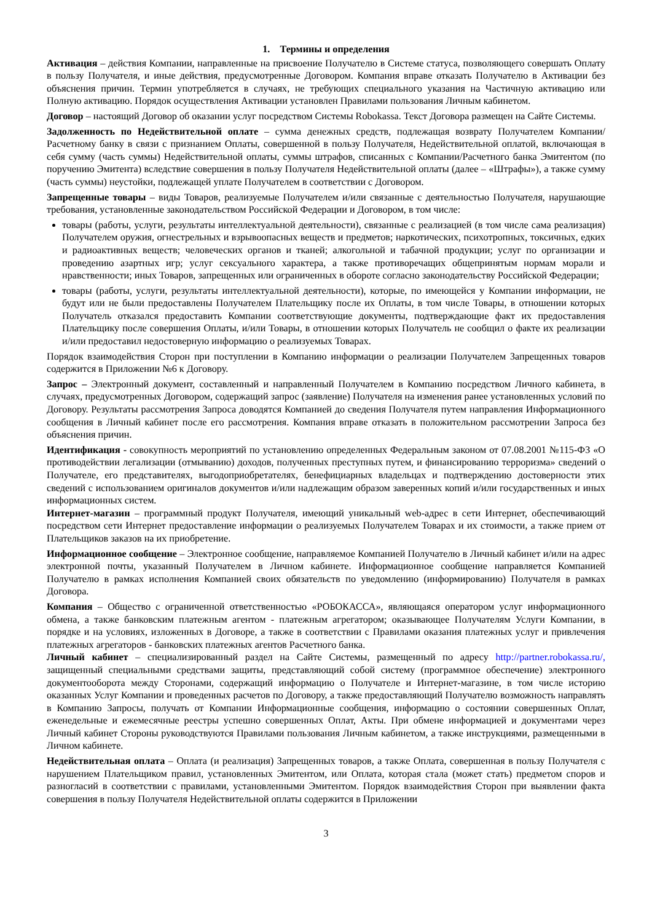1. Термины и определения
Активация – действия Компании, направленные на присвоение Получателю в Системе статуса, позволяющего совершать Оплату в пользу Получателя, и иные действия, предусмотренные Договором. Компания вправе отказать Получателю в Активации без объяснения причин. Термин употребляется в случаях, не требующих специального указания на Частичную активацию или Полную активацию. Порядок осуществления Активации установлен Правилами пользования Личным кабинетом.
Договор – настоящий Договор об оказании услуг посредством Системы Robokassa. Текст Договора размещен на Сайте Системы.
Задолженность по Недействительной оплате – сумма денежных средств, подлежащая возврату Получателем Компании/Расчетному банку в связи с признанием Оплаты, совершенной в пользу Получателя, Недействительной оплатой, включающая в себя сумму (часть суммы) Недействительной оплаты, суммы штрафов, списанных с Компании/Расчетного банка Эмитентом (по поручению Эмитента) вследствие совершения в пользу Получателя Недействительной оплаты (далее – «Штрафы»), а также сумму (часть суммы) неустойки, подлежащей уплате Получателем в соответствии с Договором.
Запрещенные товары – виды Товаров, реализуемые Получателем и/или связанные с деятельностью Получателя, нарушающие требования, установленные законодательством Российской Федерации и Договором, в том числе:
товары (работы, услуги, результаты интеллектуальной деятельности), связанные с реализацией (в том числе сама реализация) Получателем оружия, огнестрельных и взрывоопасных веществ и предметов; наркотических, психотропных, токсичных, едких и радиоактивных веществ; человеческих органов и тканей; алкогольной и табачной продукции; услуг по организации и проведению азартных игр; услуг сексуального характера, а также противоречащих общепринятым нормам морали и нравственности; иных Товаров, запрещенных или ограниченных в обороте согласно законодательству Российской Федерации;
товары (работы, услуги, результаты интеллектуальной деятельности), которые, по имеющейся у Компании информации, не будут или не были предоставлены Получателем Плательщику после их Оплаты, в том числе Товары, в отношении которых Получатель отказался предоставить Компании соответствующие документы, подтверждающие факт их предоставления Плательщику после совершения Оплаты, и/или Товары, в отношении которых Получатель не сообщил о факте их реализации и/или предоставил недостоверную информацию о реализуемых Товарах.
Порядок взаимодействия Сторон при поступлении в Компанию информации о реализации Получателем Запрещенных товаров содержится в Приложении №6 к Договору.
Запрос – Электронный документ, составленный и направленный Получателем в Компанию посредством Личного кабинета, в случаях, предусмотренных Договором, содержащий запрос (заявление) Получателя на изменения ранее установленных условий по Договору. Результаты рассмотрения Запроса доводятся Компанией до сведения Получателя путем направления Информационного сообщения в Личный кабинет после его рассмотрения. Компания вправе отказать в положительном рассмотрении Запроса без объяснения причин.
Идентификация - совокупность мероприятий по установлению определенных Федеральным законом от 07.08.2001 №115-ФЗ «О противодействии легализации (отмыванию) доходов, полученных преступных путем, и финансированию терроризма» сведений о Получателе, его представителях, выгодоприобретателях, бенефициарных владельцах и подтверждению достоверности этих сведений с использованием оригиналов документов и/или надлежащим образом заверенных копий и/или государственных и иных информационных систем.
Интернет-магазин – программный продукт Получателя, имеющий уникальный web-адрес в сети Интернет, обеспечивающий посредством сети Интернет предоставление информации о реализуемых Получателем Товарах и их стоимости, а также прием от Плательщиков заказов на их приобретение.
Информационное сообщение – Электронное сообщение, направляемое Компанией Получателю в Личный кабинет и/или на адрес электронной почты, указанный Получателем в Личном кабинете. Информационное сообщение направляется Компанией Получателю в рамках исполнения Компанией своих обязательств по уведомлению (информированию) Получателя в рамках Договора.
Компания – Общество с ограниченной ответственностью «РОБОКАССА», являющаяся оператором услуг информационного обмена, а также банковским платежным агентом - платежным агрегатором; оказывающее Получателям Услуги Компании, в порядке и на условиях, изложенных в Договоре, а также в соответствии с Правилами оказания платежных услуг и привлечения платежных агрегаторов - банковских платежных агентов Расчетного банка.
Личный кабинет – специализированный раздел на Сайте Системы, размещенный по адресу http://partner.robokassa.ru/, защищенный специальными средствами защиты, представляющий собой систему (программное обеспечение) электронного документооборота между Сторонами, содержащий информацию о Получателе и Интернет-магазине, в том числе историю оказанных Услуг Компании и проведенных расчетов по Договору, а также предоставляющий Получателю возможность направлять в Компанию Запросы, получать от Компании Информационные сообщения, информацию о состоянии совершенных Оплат, еженедельные и ежемесячные реестры успешно совершенных Оплат, Акты. При обмене информацией и документами через Личный кабинет Стороны руководствуются Правилами пользования Личным кабинетом, а также инструкциями, размещенными в Личном кабинете.
Недействительная оплата – Оплата (и реализация) Запрещенных товаров, а также Оплата, совершенная в пользу Получателя с нарушением Плательщиком правил, установленных Эмитентом, или Оплата, которая стала (может стать) предметом споров и разногласий в соответствии с правилами, установленными Эмитентом. Порядок взаимодействия Сторон при выявлении факта совершения в пользу Получателя Недействительной оплаты содержится в Приложении
3